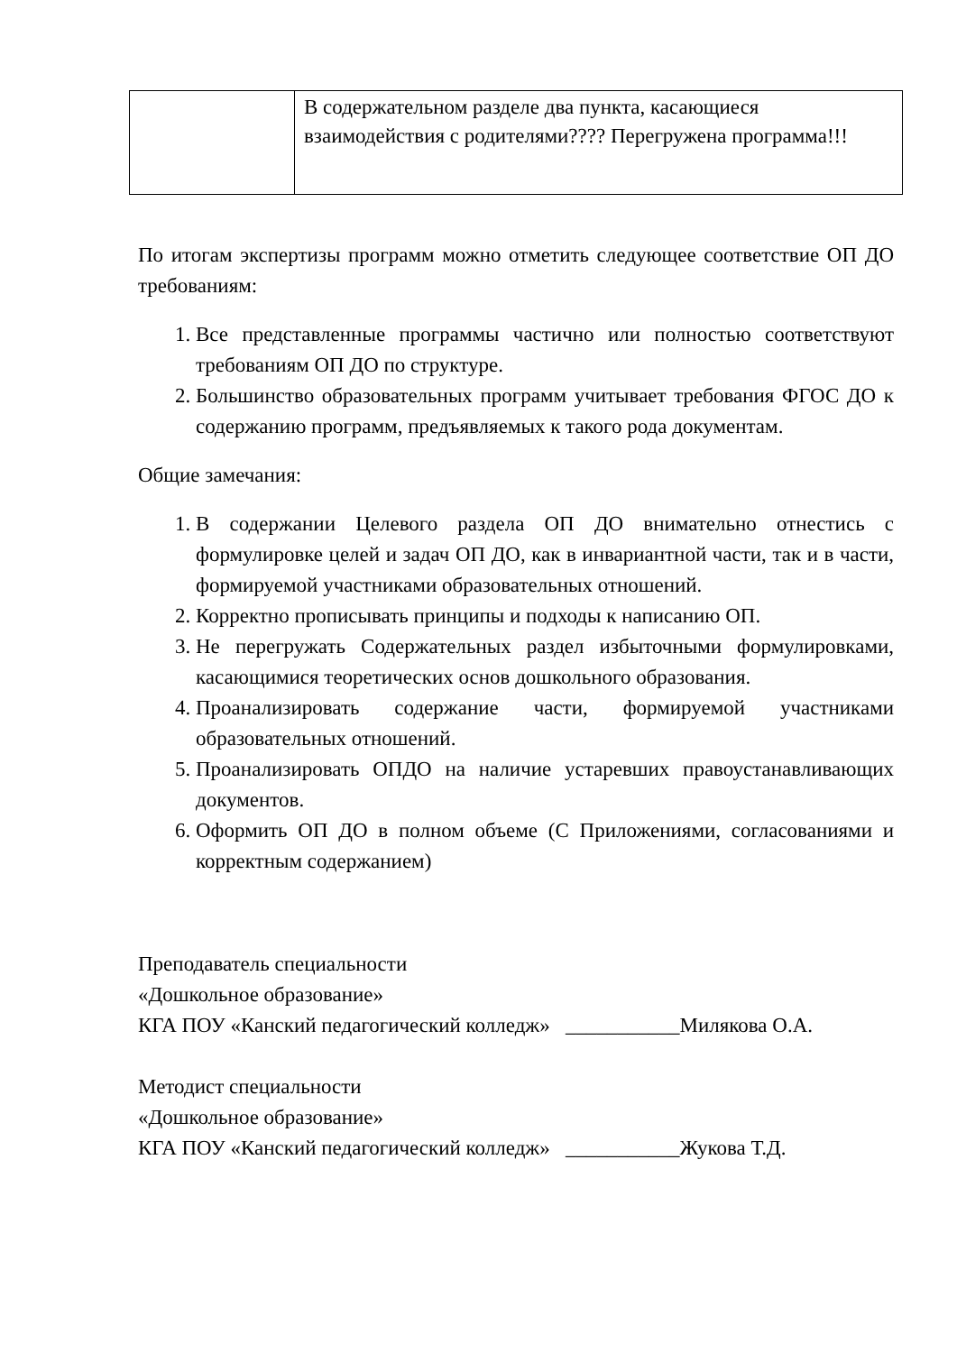| | В содержательном разделе два пункта, касающиеся взаимодействия с родителями???? Перегружена программа!!! |
По итогам экспертизы программ можно отметить следующее соответствие ОП ДО требованиям:
1. Все представленные программы частично или полностью соответствуют требованиям ОП ДО по структуре.
2. Большинство образовательных программ учитывает требования ФГОС ДО к содержанию программ, предъявляемых к такого рода документам.
Общие замечания:
1. В содержании Целевого раздела ОП ДО внимательно отнестись с формулировке целей и задач ОП ДО, как в инвариантной части, так и в части, формируемой участниками образовательных отношений.
2. Корректно прописывать принципы и подходы к написанию ОП.
3. Не перегружать Содержательных раздел избыточными формулировками, касающимися теоретических основ дошкольного образования.
4. Проанализировать содержание части, формируемой участниками образовательных отношений.
5. Проанализировать ОПДО на наличие устаревших правоустанавливающих документов.
6. Оформить ОП ДО в полном объеме (С Приложениями, согласованиями и корректным содержанием)
Преподаватель специальности
«Дошкольное образование»
КГА ПОУ «Канский педагогический колледж» ___________Милякова О.А.
Методист специальности
«Дошкольное образование»
КГА ПОУ «Канский педагогический колледж» ___________Жукова Т.Д.